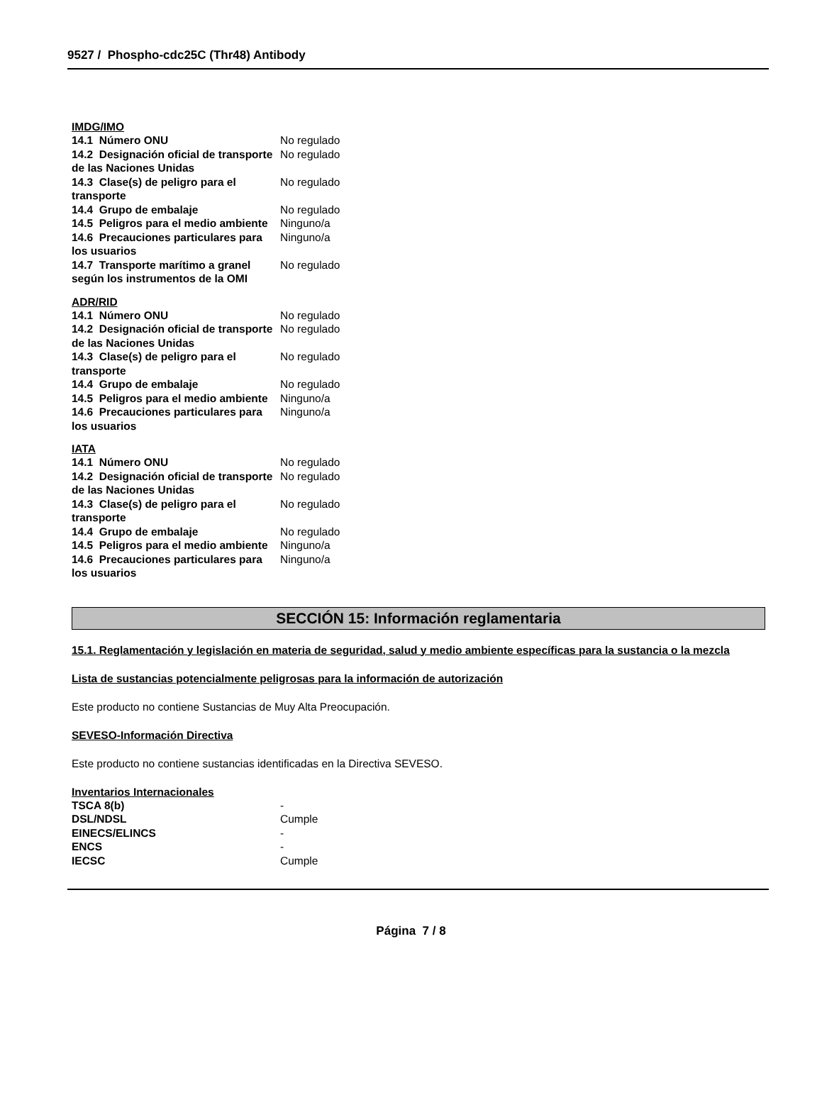9527 / Phospho-cdc25C (Thr48) Antibody
IMDG/IMO
| 14.1 Número ONU | No regulado |
| 14.2 Designación oficial de transporte de las Naciones Unidas | No regulado |
| 14.3 Clase(s) de peligro para el transporte | No regulado |
| 14.4 Grupo de embalaje | No regulado |
| 14.5 Peligros para el medio ambiente | Ninguno/a |
| 14.6 Precauciones particulares para los usuarios | Ninguno/a |
| 14.7 Transporte marítimo a granel según los instrumentos de la OMI | No regulado |
ADR/RID
| 14.1 Número ONU | No regulado |
| 14.2 Designación oficial de transporte de las Naciones Unidas | No regulado |
| 14.3 Clase(s) de peligro para el transporte | No regulado |
| 14.4 Grupo de embalaje | No regulado |
| 14.5 Peligros para el medio ambiente | Ninguno/a |
| 14.6 Precauciones particulares para los usuarios | Ninguno/a |
IATA
| 14.1 Número ONU | No regulado |
| 14.2 Designación oficial de transporte de las Naciones Unidas | No regulado |
| 14.3 Clase(s) de peligro para el transporte | No regulado |
| 14.4 Grupo de embalaje | No regulado |
| 14.5 Peligros para el medio ambiente | Ninguno/a |
| 14.6 Precauciones particulares para los usuarios | Ninguno/a |
SECCIÓN 15: Información reglamentaria
15.1. Reglamentación y legislación en materia de seguridad, salud y medio ambiente específicas para la sustancia o la mezcla
Lista de sustancias potencialmente peligrosas para la información de autorización
Este producto no contiene Sustancias de Muy Alta Preocupación.
SEVESO-Información Directiva
Este producto no contiene sustancias identificadas en la Directiva SEVESO.
Inventarios Internacionales
| TSCA 8(b) | - |
| DSL/NDSL | Cumple |
| EINECS/ELINCS | - |
| ENCS | - |
| IECSC | Cumple |
Página 7 / 8